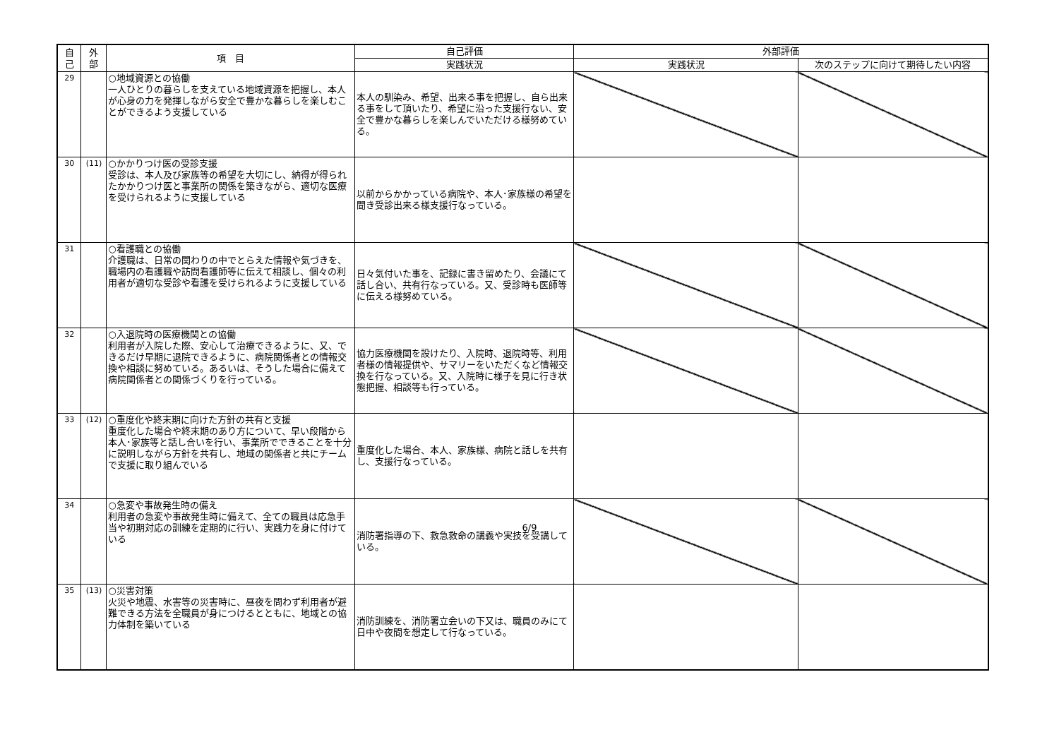| 自 己 | 外 部 | 項 目 | 自己評価 | 外部評価 | |
| --- | --- | --- | --- | --- | --- |
| | | | 実践状況 | 実践状況 | 次のステップに向けて期待したい内容 |
| 29 | | ○地域資源との協働 一人ひとりの暮らしを支えている地域資源を把握し、本人が心身の力を発揮しながら安全で豊かな暮らしを楽しむことができるよう支援している | 本人の馴染み、希望、出来る事を把握し、自ら出来る事をして頂いたり、希望に沿った支援行ない、安全で豊かな暮らしを楽しんでいただける様努めている。 | | |
| 30 | (11) | ○かかりつけ医の受診支援 受診は、本人及び家族等の希望を大切にし、納得が得られたかかりつけ医と事業所の関係を築きながら、適切な医療を受けられるように支援している | 以前からかかっている病院や、本人･家族様の希望を聞き受診出来る様支援行なっている。 | | |
| 31 | | ○看護職との協働 介護職は、日常の関わりの中でとらえた情報や気づきを、職場内の看護職や訪問看護師等に伝えて相談し、個々の利用者が適切な受診や看護を受けられるように支援している | 日々気付いた事を、記録に書き留めたり、会議にて話し合い、共有行なっている。又、受診時も医師等に伝える様努めている。 | | |
| 32 | | ○入退院時の医療機関との協働 利用者が入院した際、安心して治療できるように、又、できるだけ早期に退院できるように、病院関係者との情報交換や相談に努めている。あるいは、そうした場合に備えて病院関係者との関係づくりを行っている。 | 協力医療機関を設けたり、入院時、退院時等、利用者様の情報提供や、サマリーをいただくなど情報交換を行なっている。又、入院時に様子を見に行き状態把握、相談等も行っている。 | | |
| 33 | (12) | ○重度化や終末期に向けた方針の共有と支援 重度化した場合や終末期のあり方について、早い段階から本人･家族等と話し合いを行い、事業所でできることを十分に説明しながら方針を共有し、地域の関係者と共にチームで支援に取り組んでいる | 重度化した場合、本人、家族様、病院と話しを共有し、支援行なっている。 | | |
| 34 | | ○急変や事故発生時の備え 利用者の急変や事故発生時に備えて、全ての職員は応急手当や初期対応の訓練を定期的に行い、実践力を身に付けている | 消防署指導の下、救急救命の講義や実技を受講している。 | | |
| 35 | (13) | ○災害対策 火災や地震、水害等の災害時に、昼夜を問わず利用者が避難できる方法を全職員が身につけるとともに、地域との協力体制を築いている | 消防訓練を、消防署立会いの下又は、職員のみにて日中や夜間を想定して行なっている。 | | |
6/9